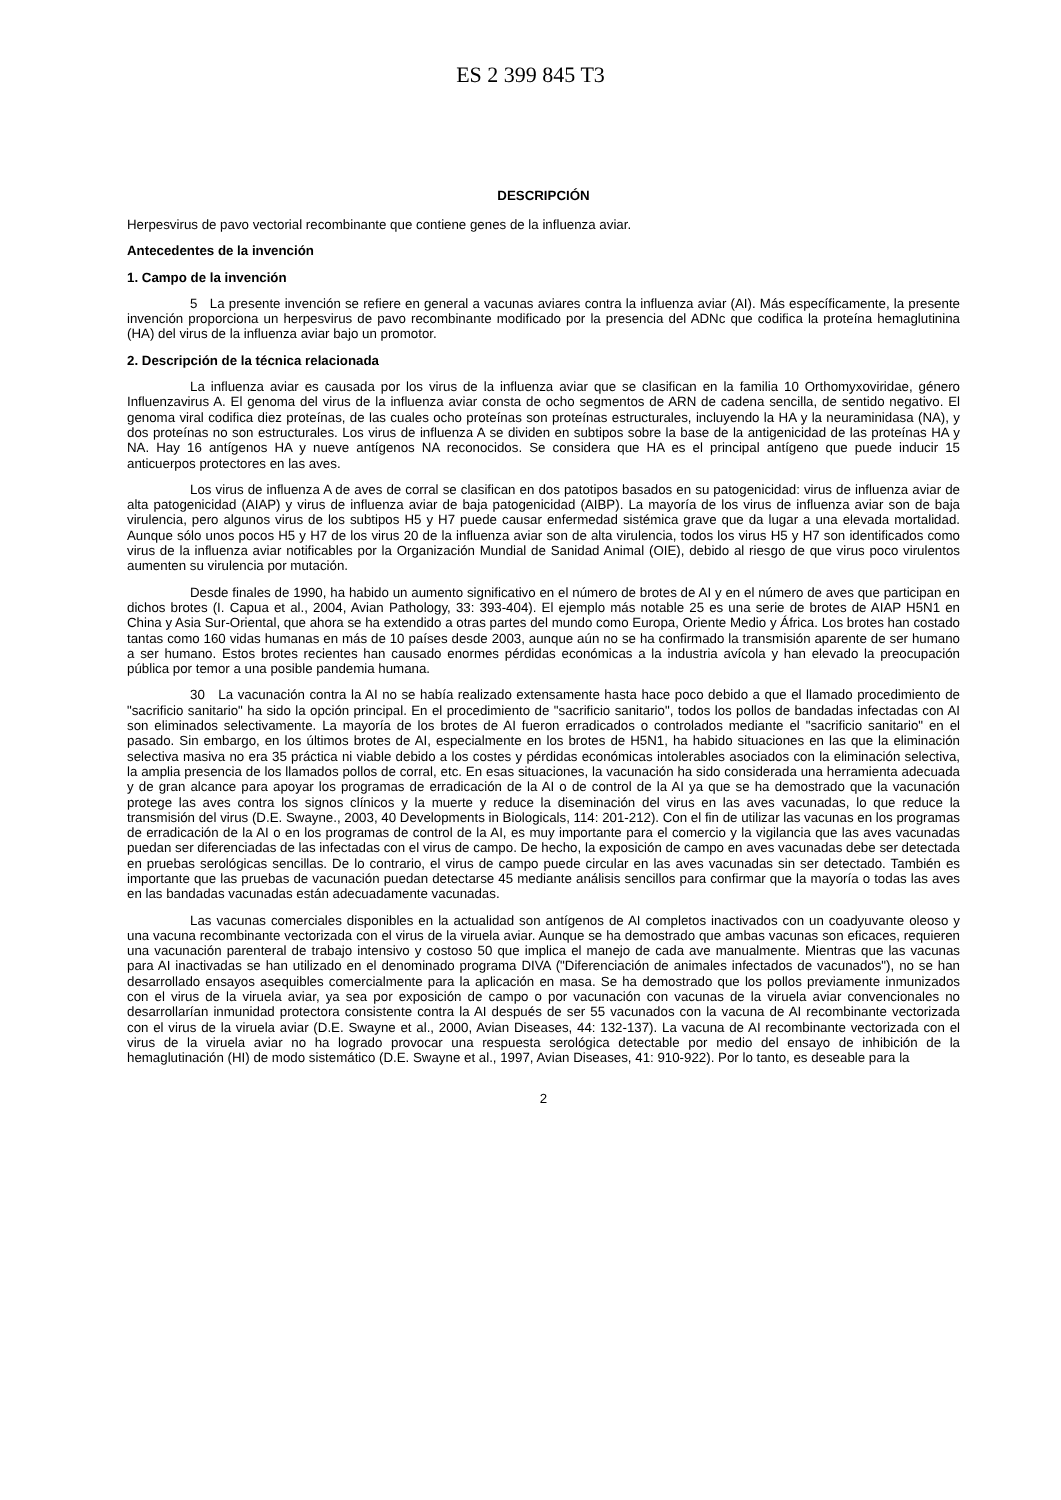ES 2 399 845 T3
DESCRIPCIÓN
Herpesvirus de pavo vectorial recombinante que contiene genes de la influenza aviar.
Antecedentes de la invención
1. Campo de la invención
5 La presente invención se refiere en general a vacunas aviares contra la influenza aviar (AI). Más específicamente, la presente invención proporciona un herpesvirus de pavo recombinante modificado por la presencia del ADNc que codifica la proteína hemaglutinina (HA) del virus de la influenza aviar bajo un promotor.
2. Descripción de la técnica relacionada
La influenza aviar es causada por los virus de la influenza aviar que se clasifican en la familia 10 Orthomyxoviridae, género Influenzavirus A. El genoma del virus de la influenza aviar consta de ocho segmentos de ARN de cadena sencilla, de sentido negativo. El genoma viral codifica diez proteínas, de las cuales ocho proteínas son proteínas estructurales, incluyendo la HA y la neuraminidasa (NA), y dos proteínas no son estructurales. Los virus de influenza A se dividen en subtipos sobre la base de la antigenicidad de las proteínas HA y NA. Hay 16 antígenos HA y nueve antígenos NA reconocidos. Se considera que HA es el principal antígeno que puede inducir 15 anticuerpos protectores en las aves.
Los virus de influenza A de aves de corral se clasifican en dos patotipos basados en su patogenicidad: virus de influenza aviar de alta patogenicidad (AIAP) y virus de influenza aviar de baja patogenicidad (AIBP). La mayoría de los virus de influenza aviar son de baja virulencia, pero algunos virus de los subtipos H5 y H7 puede causar enfermedad sistémica grave que da lugar a una elevada mortalidad. Aunque sólo unos pocos H5 y H7 de los virus 20 de la influenza aviar son de alta virulencia, todos los virus H5 y H7 son identificados como virus de la influenza aviar notificables por la Organización Mundial de Sanidad Animal (OIE), debido al riesgo de que virus poco virulentos aumenten su virulencia por mutación.
Desde finales de 1990, ha habido un aumento significativo en el número de brotes de AI y en el número de aves que participan en dichos brotes (I. Capua et al., 2004, Avian Pathology, 33: 393-404). El ejemplo más notable 25 es una serie de brotes de AIAP H5N1 en China y Asia Sur-Oriental, que ahora se ha extendido a otras partes del mundo como Europa, Oriente Medio y África. Los brotes han costado tantas como 160 vidas humanas en más de 10 países desde 2003, aunque aún no se ha confirmado la transmisión aparente de ser humano a ser humano. Estos brotes recientes han causado enormes pérdidas económicas a la industria avícola y han elevado la preocupación pública por temor a una posible pandemia humana.
30 La vacunación contra la AI no se había realizado extensamente hasta hace poco debido a que el llamado procedimiento de "sacrificio sanitario" ha sido la opción principal. En el procedimiento de "sacrificio sanitario", todos los pollos de bandadas infectadas con AI son eliminados selectivamente. La mayoría de los brotes de AI fueron erradicados o controlados mediante el "sacrificio sanitario" en el pasado. Sin embargo, en los últimos brotes de AI, especialmente en los brotes de H5N1, ha habido situaciones en las que la eliminación selectiva masiva no era 35 práctica ni viable debido a los costes y pérdidas económicas intolerables asociados con la eliminación selectiva, la amplia presencia de los llamados pollos de corral, etc. En esas situaciones, la vacunación ha sido considerada una herramienta adecuada y de gran alcance para apoyar los programas de erradicación de la AI o de control de la AI ya que se ha demostrado que la vacunación protege las aves contra los signos clínicos y la muerte y reduce la diseminación del virus en las aves vacunadas, lo que reduce la transmisión del virus (D.E. Swayne., 2003, 40 Developments in Biologicals, 114: 201-212). Con el fin de utilizar las vacunas en los programas de erradicación de la AI o en los programas de control de la AI, es muy importante para el comercio y la vigilancia que las aves vacunadas puedan ser diferenciadas de las infectadas con el virus de campo. De hecho, la exposición de campo en aves vacunadas debe ser detectada en pruebas serológicas sencillas. De lo contrario, el virus de campo puede circular en las aves vacunadas sin ser detectado. También es importante que las pruebas de vacunación puedan detectarse 45 mediante análisis sencillos para confirmar que la mayoría o todas las aves en las bandadas vacunadas están adecuadamente vacunadas.
Las vacunas comerciales disponibles en la actualidad son antígenos de AI completos inactivados con un coadyuvante oleoso y una vacuna recombinante vectorizada con el virus de la viruela aviar. Aunque se ha demostrado que ambas vacunas son eficaces, requieren una vacunación parenteral de trabajo intensivo y costoso 50 que implica el manejo de cada ave manualmente. Mientras que las vacunas para AI inactivadas se han utilizado en el denominado programa DIVA ("Diferenciación de animales infectados de vacunados"), no se han desarrollado ensayos asequibles comercialmente para la aplicación en masa. Se ha demostrado que los pollos previamente inmunizados con el virus de la viruela aviar, ya sea por exposición de campo o por vacunación con vacunas de la viruela aviar convencionales no desarrollarían inmunidad protectora consistente contra la AI después de ser 55 vacunados con la vacuna de AI recombinante vectorizada con el virus de la viruela aviar (D.E. Swayne et al., 2000, Avian Diseases, 44: 132-137). La vacuna de AI recombinante vectorizada con el virus de la viruela aviar no ha logrado provocar una respuesta serológica detectable por medio del ensayo de inhibición de la hemaglutinación (HI) de modo sistemático (D.E. Swayne et al., 1997, Avian Diseases, 41: 910-922). Por lo tanto, es deseable para la
2